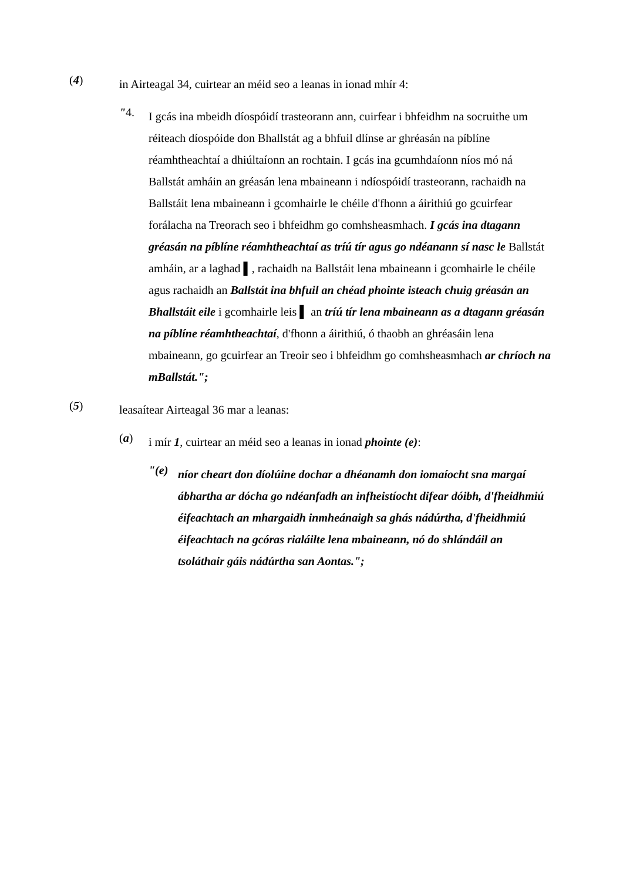(4)
in Airteagal 34, cuirtear an méid seo a leanas in ionad mhír 4:
"4.
I gcás ina mbeidh díospóidí trasteorann ann, cuirfear i bhfeidhm na socruithe um réiteach díospóide don Bhallstát ag a bhfuil dlínse ar ghréasán na píblíne réamhtheachtaí a dhiúltaíonn an rochtain. I gcás ina gcumhdaíonn níos mó ná Ballstát amháin an gréasán lena mbaineann i ndíospóidí trasteorann, rachaidh na Ballstáit lena mbaineann i gcomhairle le chéile d'fhonn a áirithiú go gcuirfear forálacha na Treorach seo i bhfeidhm go comhsheasmhach. I gcás ina dtagann gréasán na píblíne réamhtheachtaí as tríú tír agus go ndéanann sí nasc le Ballstát amháin, ar a laghad ▌, rachaidh na Ballstáit lena mbaineann i gcomhairle le chéile agus rachaidh an Ballstát ina bhfuil an chéad phointe isteach chuig gréasán an Bhallstáit eile i gcomhairle leis ▌ an tríú tír lena mbaineann as a dtagann gréasán na píblíne réamhtheachtaí, d'fhonn a áirithiú, ó thaobh an ghréasáin lena mbaineann, go gcuirfear an Treoir seo i bhfeidhm go comhsheasmhach ar chríoch na mBallstát.";
(5)
leasaítear Airteagal 36 mar a leanas:
(a)
i mír 1, cuirtear an méid seo a leanas in ionad phointe (e):
"(e)
níor cheart don díolúine dochar a dhéanamh don iomaíocht sna margaí ábhartha ar dócha go ndéanfadh an infheistíocht difear dóibh, d'fheidhmiú éifeachtach an mhargaidh inmheánaigh sa ghás nádúrtha, d'fheidhmiú éifeachtach na gcóras rialáilte lena mbaineann, nó do shlándáil an tsoláthair gáis nádúrtha san Aontas.";